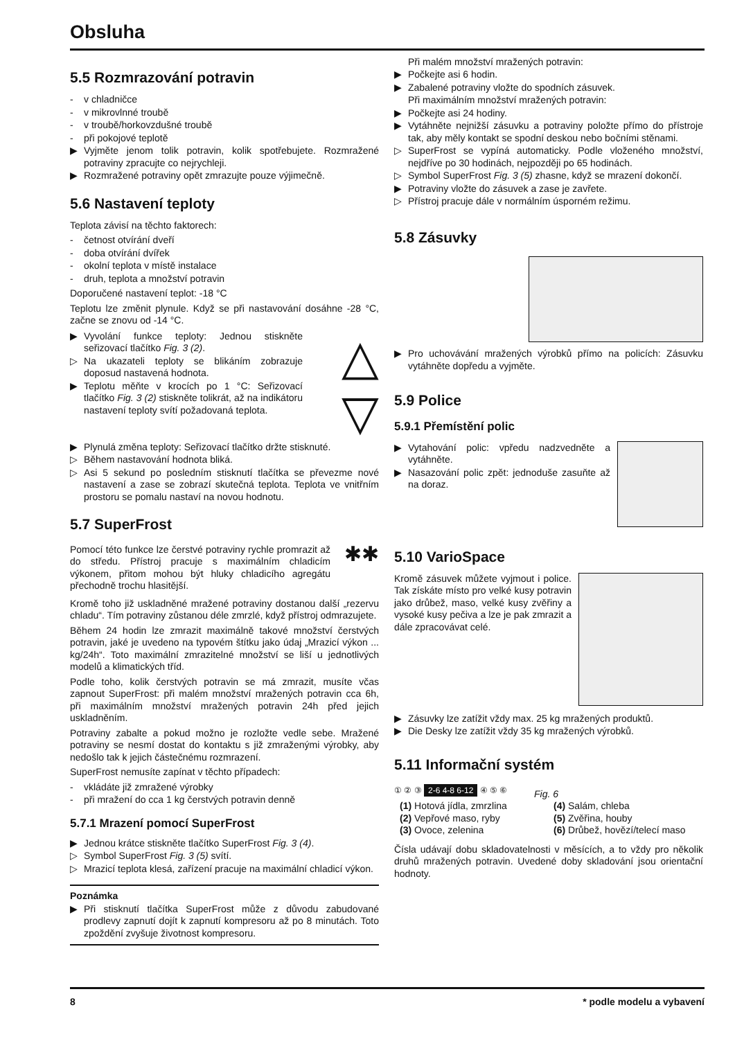Obsluha
5.5 Rozmrazování potravin
- v chladničce
- v mikrovlnné troubě
- v troubě/horkovzdušné troubě
- při pokojové teplotě
▶ Vyjměte jenom tolik potravin, kolik spotřebujete. Rozmražené potraviny zpracujte co nejrychleji.
▶ Rozmražené potraviny opět zmrazujte pouze výjimečně.
5.6 Nastavení teploty
Teplota závisí na těchto faktorech:
- četnost otvírání dveří
- doba otvírání dvířek
- okolní teplota v místě instalace
- druh, teplota a množství potravin
Doporučené nastavení teplot: -18 °C
Teplotu lze změnit plynule. Když se při nastavování dosáhne -28 °C, začne se znovu od -14 °C.
▶ Vyvolání funkce teploty: Jednou stiskněte seřizovací tlačítko Fig. 3 (2).
▷ Na ukazateli teploty se blikáním zobrazuje doposud nastavená hodnota.
▶ Teplotu měňte v krocích po 1 °C: Seřizovací tlačítko Fig. 3 (2) stiskněte tolikrát, až na indikátoru nastavení teploty svítí požadovaná teplota.
△
▽
▶ Plynulá změna teploty: Seřizovací tlačítko držte stisknuté.
▷ Během nastavování hodnota bliká.
▷ Asi 5 sekund po posledním stisknutí tlačítka se převezme nové nastavení a zase se zobrazí skutečná teplota. Teplota ve vnitřním prostoru se pomalu nastaví na novou hodnotu.
5.7 SuperFrost
Pomocí této funkce lze čerstvé potraviny rychle promrazit až do středu. Přístroj pracuje s maximálním chladicím výkonem, přitom mohou být hluky chladicího agregátu přechodně trochu hlasitější.
✱✱
Kromě toho již uskladněné mražené potraviny dostanou další „rezervu chladu“. Tím potraviny zůstanou déle zmrzlé, když přístroj odmrazujete.
Během 24 hodin lze zmrazit maximálně takové množství čerstvých potravin, jaké je uvedeno na typovém štítku jako údaj „Mrazicí výkon ... kg/24h“. Toto maximální zmrazitelné množství se liší u jednotlivých modelů a klimatických tříd.
Podle toho, kolik čerstvých potravin se má zmrazit, musíte včas zapnout SuperFrost: při malém množství mražených potravin cca 6h, při maximálním množství mražených potravin 24h před jejich uskladněním.
Potraviny zabalte a pokud možno je rozložte vedle sebe. Mražené potraviny se nesmí dostat do kontaktu s již zmraženými výrobky, aby nedošlo tak k jejich částečnému rozmrazení.
SuperFrost nemusíte zapínat v těchto případech:
- vkládáte již zmražené výrobky
- při mražení do cca 1 kg čerstvých potravin denně
5.7.1 Mrazení pomocí SuperFrost
▶ Jednou krátce stiskněte tlačítko SuperFrost Fig. 3 (4).
▷ Symbol SuperFrost Fig. 3 (5) svítí.
▷ Mrazicí teplota klesá, zařízení pracuje na maximální chladicí výkon.
Poznámka
▶ Při stisknutí tlačítka SuperFrost může z důvodu zabudované prodlevy zapnutí dojít k zapnutí kompresoru až po 8 minutách. Toto zpoždění zvyšuje životnost kompresoru.
Při malém množství mražených potravin:
▶ Počkejte asi 6 hodin.
▶ Zabalené potraviny vložte do spodních zásuvek.
Při maximálním množství mražených potravin:
▶ Počkejte asi 24 hodiny.
▶ Vytáhněte nejnižší zásuvku a potraviny položte přímo do přístroje tak, aby měly kontakt se spodní deskou nebo bočními stěnami.
▷ SuperFrost se vypíná automaticky. Podle vloženého množství, nejdříve po 30 hodinách, nejpozději po 65 hodinách.
▷ Symbol SuperFrost Fig. 3 (5) zhasne, když se mrazení dokončí.
▶ Potraviny vložte do zásuvek a zase je zavřete.
▷ Přístroj pracuje dále v normálním úsporném režimu.
5.8 Zásuvky
▶ Pro uchovávání mražených výrobků přímo na policích: Zásuvku vytáhněte dopředu a vyjměte.
5.9 Police
5.9.1 Přemístění polic
▶ Vytahování polic: vpředu nadzvedněte a vytáhněte.
▶ Nasazování polic zpět: jednoduše zasuňte až na doraz.
5.10 VarioSpace
Kromě zásuvek můžete vyjmout i police. Tak získáte místo pro velké kusy potravin jako drůbež, maso, velké kusy zvěřiny a vysoké kusy pečiva a lze je pak zmrazit a dále zpracovávat celé.
▶ Zásuvky lze zatížit vždy max. 25 kg mražených produktů.
▶ Die Desky lze zatížit vždy 35 kg mražených výrobků.
5.11 Informační systém
① ② ③ 2-6 4-8 6-12 ④ ⑤ ⑥
Fig. 6
(1) Hotová jídla, zmrzlina
(2) Vepřové maso, ryby
(3) Ovoce, zelenina
(4) Salám, chleba
(5) Zvěřina, houby
(6) Drůbež, hovězí/telecí maso
Čísla udávají dobu skladovatelnosti v měsících, a to vždy pro několik druhů mražených potravin. Uvedené doby skladování jsou orientační hodnoty.
8 * podle modelu a vybavení